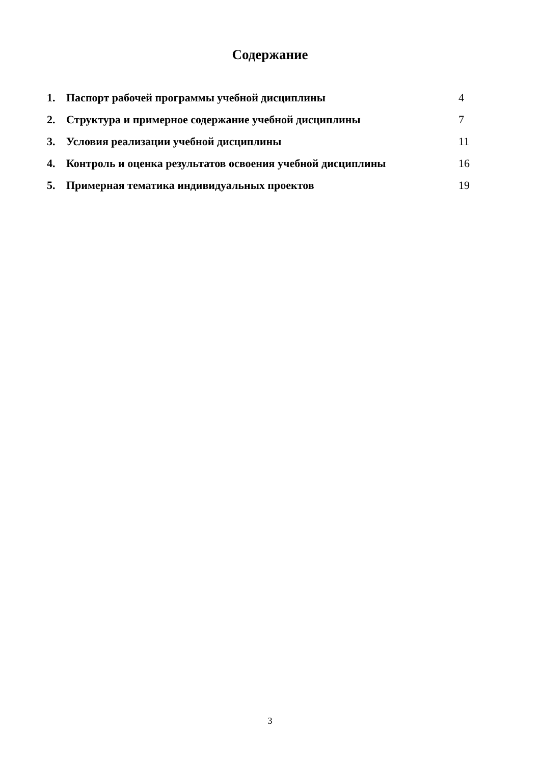Содержание
| 1. | Паспорт рабочей программы учебной дисциплины | 4 |
| 2. | Структура и примерное содержание учебной дисциплины | 7 |
| 3. | Условия реализации учебной дисциплины | 11 |
| 4. | Контроль и оценка результатов освоения учебной дисциплины | 16 |
| 5. | Примерная тематика индивидуальных проектов | 19 |
3